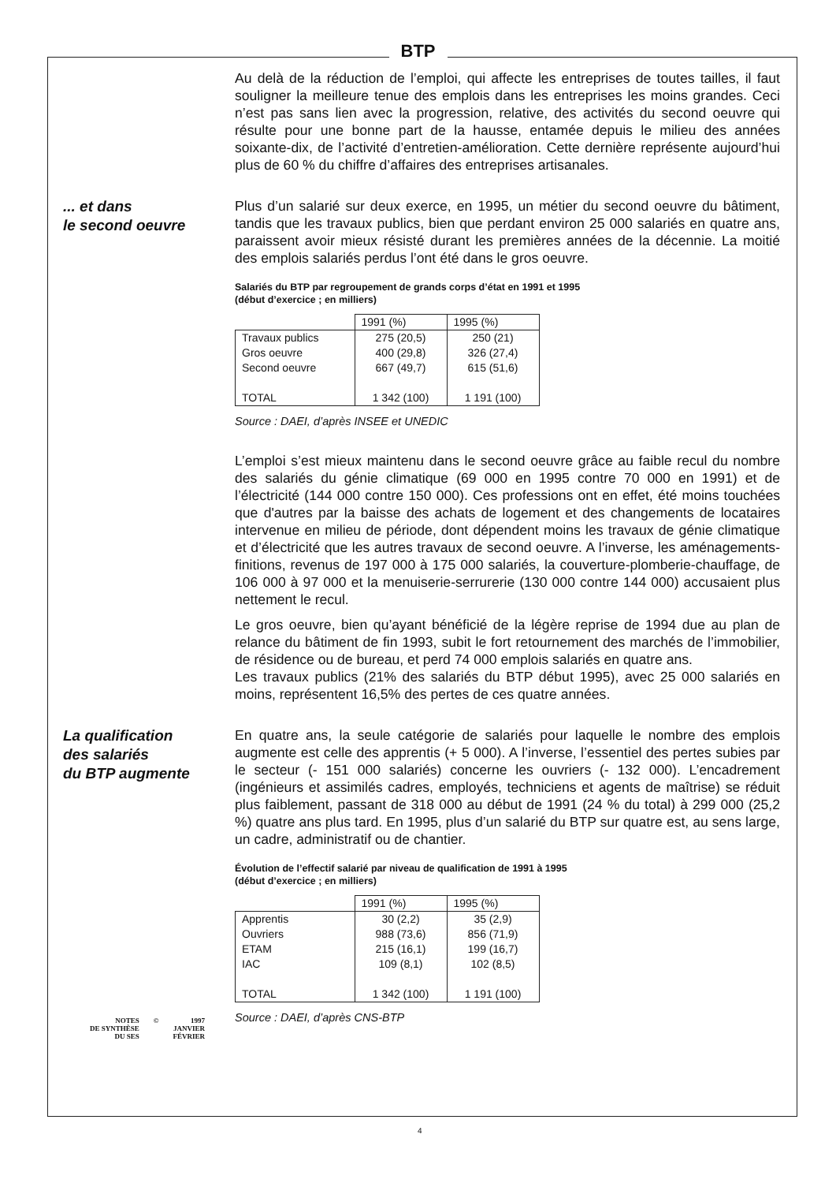BTP
Au delà de la réduction de l’emploi, qui affecte les entreprises de toutes tailles, il faut souligner la meilleure tenue des emplois dans les entreprises les moins grandes. Ceci n’est pas sans lien avec la progression, relative, des activités du second oeuvre qui résulte pour une bonne part de la hausse, entamée depuis le milieu des années soixante-dix, de l’activité d’entretien-amélioration. Cette dernière représente aujourd’hui plus de 60 % du chiffre d’affaires des entreprises artisanales.
... et dans
le second oeuvre
Plus d’un salarié sur deux exerce, en 1995, un métier du second oeuvre du bâtiment, tandis que les travaux publics, bien que perdant environ 25 000 salariés en quatre ans, paraissent avoir mieux résisté durant les premières années de la décennie. La moitié des emplois salariés perdus l’ont été dans le gros oeuvre.
Salariés du BTP par regroupement de grands corps d’état en 1991 et 1995
(début d’exercice ; en milliers)
| | 1991 (%) | 1995 (%) |
| --- | --- | --- |
| Travaux publics Gros oeuvre Second oeuvre TOTAL | 275 (20,5) 400 (29,8) 667 (49,7) 1 342 (100) | 250 (21) 326 (27,4) 615 (51,6) 1 191 (100) |
Source : DAEI, d’après INSEE et UNEDIC
L’emploi s’est mieux maintenu dans le second oeuvre grâce au faible recul du nombre des salariés du génie climatique (69 000 en 1995 contre 70 000 en 1991) et de l’électricité (144 000 contre 150 000). Ces professions ont en effet, été moins touchées que d'autres par la baisse des achats de logement et des changements de locataires intervenue en milieu de période, dont dépendent moins les travaux de génie climatique et d’électricité que les autres travaux de second oeuvre. A l’inverse, les aménagements-finitions, revenus de 197 000 à 175 000 salariés, la couverture-plomberie-chauffage, de 106 000 à 97 000 et la menuiserie-serrurerie (130 000 contre 144 000) accusaient plus nettement le recul.
Le gros oeuvre, bien qu’ayant bénéficié de la légère reprise de 1994 due au plan de relance du bâtiment de fin 1993, subit le fort retournement des marchés de l’immobilier, de résidence ou de bureau, et perd 74 000 emplois salariés en quatre ans.
Les travaux publics (21% des salariés du BTP début 1995), avec 25 000 salariés en moins, représentent 16,5% des pertes de ces quatre années.
La qualification
des salariés
du BTP augmente
En quatre ans, la seule catégorie de salariés pour laquelle le nombre des emplois augmente est celle des apprentis (+ 5 000). A l’inverse, l’essentiel des pertes subies par le secteur (- 151 000 salariés) concerne les ouvriers (- 132 000). L’encadrement (ingénieurs et assimilés cadres, employés, techniciens et agents de maîtrise) se réduit plus faiblement, passant de 318 000 au début de 1991 (24 % du total) à 299 000 (25,2 %) quatre ans plus tard. En 1995, plus d’un salarié du BTP sur quatre est, au sens large, un cadre, administratif ou de chantier.
Évolution de l’effectif salarié par niveau de qualification de 1991 à 1995
(début d’exercice ; en milliers)
| | 1991 (%) | 1995 (%) |
| --- | --- | --- |
| Apprentis Ouvriers ETAM IAC TOTAL | 30 (2,2) 988 (73,6) 215 (16,1) 109 (8,1) 1 342 (100) | 35 (2,9) 856 (71,9) 199 (16,7) 102 (8,5) 1 191 (100) |
Source : DAEI, d’après CNS-BTP
NOTES
DE SYNTHÈSE
DU SES
© 1997
JANVIER
FÉVRIER
4